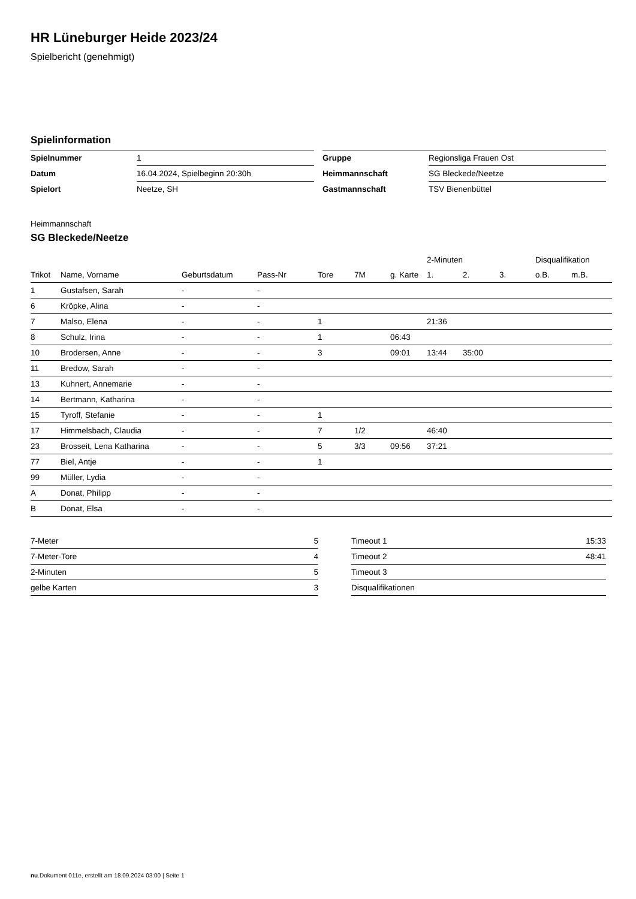HR Lüneburger Heide 2023/24
Spielbericht (genehmigt)
Spielinformation
| Spielnummer | 1 |
| Datum | 16.04.2024, Spielbeginn 20:30h |
| Spielort | Neetze, SH |
| Gruppe | Regionsliga Frauen Ost |
| Heimmannschaft | SG Bleckede/Neetze |
| Gastmannschaft | TSV Bienenbüttel |
Heimmannschaft
SG Bleckede/Neetze
| | | | | | | | 2-Minuten | | | Disqualifikation | |
| --- | --- | --- | --- | --- | --- | --- | --- | --- | --- | --- | --- |
| Trikot | Name, Vorname | Geburtsdatum | Pass-Nr | Tore | 7M | g. Karte | 1. | 2. | 3. | o.B. | m.B. |
| 1 | Gustafsen, Sarah | - | - | | | | | | | | |
| 6 | Kröpke, Alina | - | - | | | | | | | | |
| 7 | Malso, Elena | - | - | 1 | | | 21:36 | | | | |
| 8 | Schulz, Irina | - | - | 1 | | 06:43 | | | | | |
| 10 | Brodersen, Anne | - | - | 3 | | 09:01 | 13:44 | 35:00 | | | |
| 11 | Bredow, Sarah | - | - | | | | | | | | |
| 13 | Kuhnert, Annemarie | - | - | | | | | | | | |
| 14 | Bertmann, Katharina | - | - | | | | | | | | |
| 15 | Tyroff, Stefanie | - | - | 1 | | | | | | | |
| 17 | Himmelsbach, Claudia | - | - | 7 | 1/2 | | 46:40 | | | | |
| 23 | Brosseit, Lena Katharina | - | - | 5 | 3/3 | 09:56 | 37:21 | | | | |
| 77 | Biel, Antje | - | - | 1 | | | | | | | |
| 99 | Müller, Lydia | - | - | | | | | | | | |
| A | Donat, Philipp | - | - | | | | | | | | |
| B | Donat, Elsa | - | - | | | | | | | | |
| 7-Meter | 5 |
| 7-Meter-Tore | 4 |
| 2-Minuten | 5 |
| gelbe Karten | 3 |
| Timeout 1 | 15:33 |
| Timeout 2 | 48:41 |
| Timeout 3 | |
| Disqualifikationen | |
nu.Dokument 011e, erstellt am 18.09.2024 03:00 | Seite 1